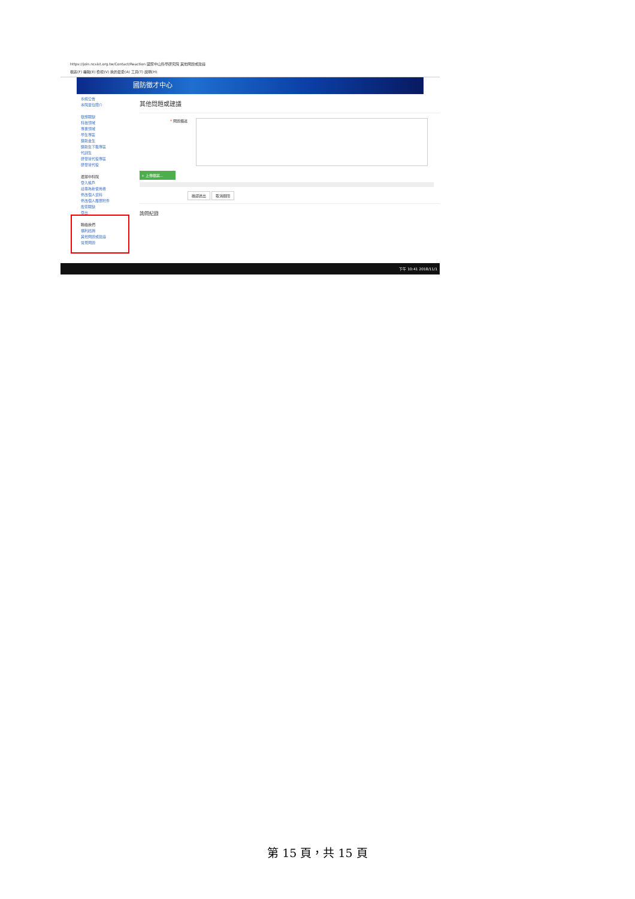https://join.ncsist.org.tw/Contact/Reaction 國家中山科學研究院 其他問題或建議
檔案(F) 編輯(E) 檢視(V) 我的最愛(A) 工具(T) 說明(H)
國防徵才中心
系統公告
本院單位簡介
徵旅職缺
科技領域
專業領域
學生專區
獎助金生
獎助生下載專區
代訓生
研發替代役專區
研發替代役
選擇中科院
登入帳戶
註冊為新使用者
修改個人資料
修改個人履歷附件
搜索職缺
登出
聯絡我們
福利諮詢
其他問題或建議
常見問題
其他問題或建議
* 問題描述
+ 上傳檔案...
確認送出 取消關閉
詢問紀錄
下午 10:41 2018/11/1
第 15 頁，共 15 頁